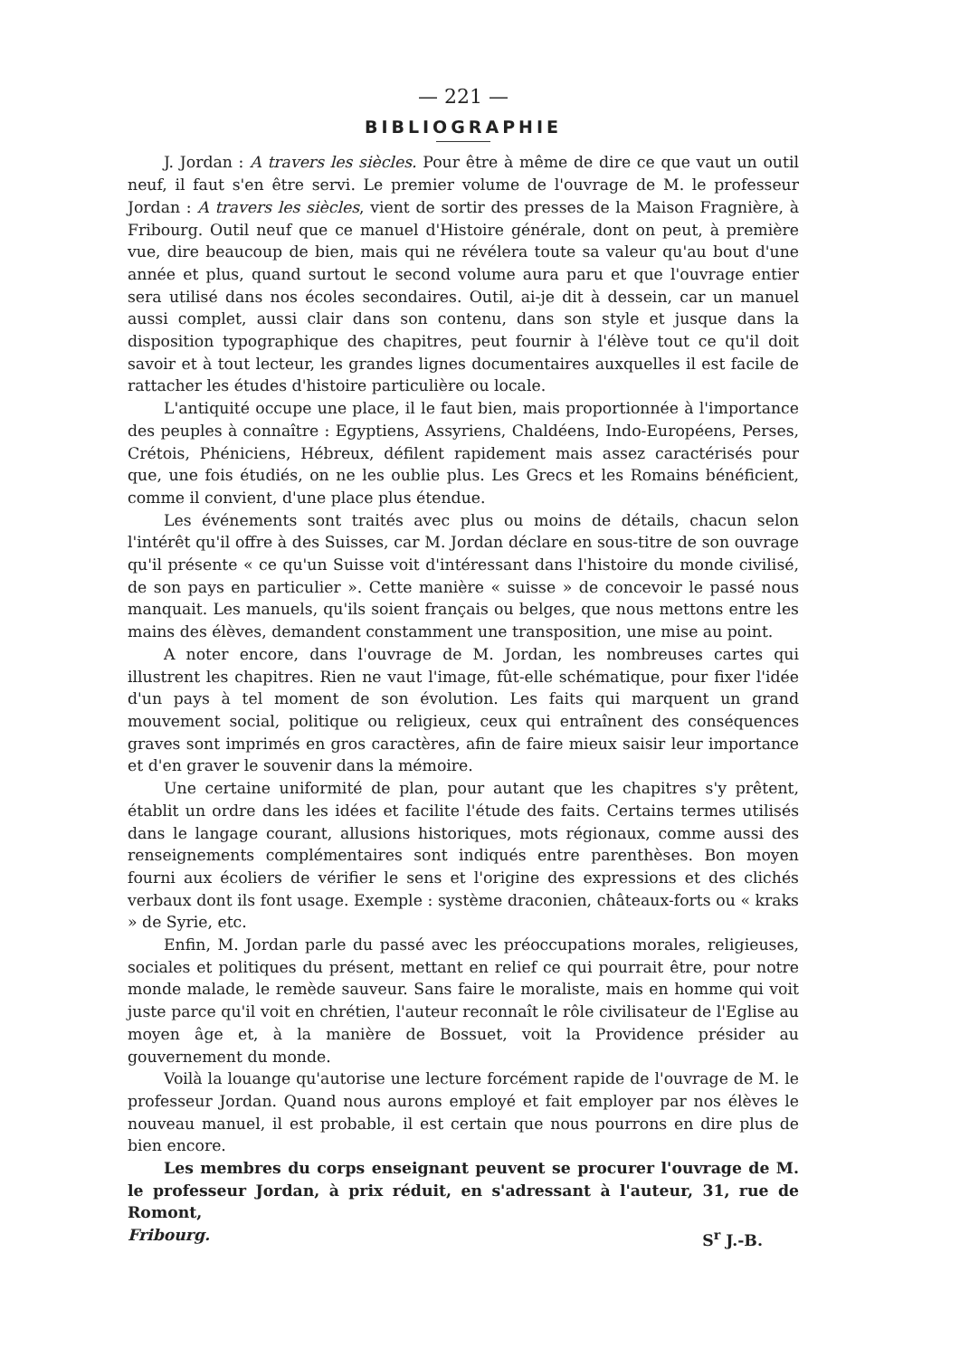— 221 —
BIBLIOGRAPHIE
J. Jordan : A travers les siècles. Pour être à même de dire ce que vaut un outil neuf, il faut s'en être servi. Le premier volume de l'ouvrage de M. le professeur Jordan : A travers les siècles, vient de sortir des presses de la Maison Fragnière, à Fribourg. Outil neuf que ce manuel d'Histoire générale, dont on peut, à première vue, dire beaucoup de bien, mais qui ne révélera toute sa valeur qu'au bout d'une année et plus, quand surtout le second volume aura paru et que l'ouvrage entier sera utilisé dans nos écoles secondaires. Outil, ai-je dit à dessein, car un manuel aussi complet, aussi clair dans son contenu, dans son style et jusque dans la disposition typographique des chapitres, peut fournir à l'élève tout ce qu'il doit savoir et à tout lecteur, les grandes lignes documentaires auxquelles il est facile de rattacher les études d'histoire particulière ou locale.
L'antiquité occupe une place, il le faut bien, mais proportionnée à l'importance des peuples à connaître : Egyptiens, Assyriens, Chaldéens, Indo-Européens, Perses, Crétois, Phéniciens, Hébreux, défilent rapidement mais assez caractérisés pour que, une fois étudiés, on ne les oublie plus. Les Grecs et les Romains bénéficient, comme il convient, d'une place plus étendue.
Les événements sont traités avec plus ou moins de détails, chacun selon l'intérêt qu'il offre à des Suisses, car M. Jordan déclare en sous-titre de son ouvrage qu'il présente « ce qu'un Suisse voit d'intéressant dans l'histoire du monde civilisé, de son pays en particulier ». Cette manière « suisse » de concevoir le passé nous manquait. Les manuels, qu'ils soient français ou belges, que nous mettons entre les mains des élèves, demandent constamment une transposition, une mise au point.
A noter encore, dans l'ouvrage de M. Jordan, les nombreuses cartes qui illustrent les chapitres. Rien ne vaut l'image, fût-elle schématique, pour fixer l'idée d'un pays à tel moment de son évolution. Les faits qui marquent un grand mouvement social, politique ou religieux, ceux qui entraînent des conséquences graves sont imprimés en gros caractères, afin de faire mieux saisir leur importance et d'en graver le souvenir dans la mémoire.
Une certaine uniformité de plan, pour autant que les chapitres s'y prêtent, établit un ordre dans les idées et facilite l'étude des faits. Certains termes utilisés dans le langage courant, allusions historiques, mots régionaux, comme aussi des renseignements complémentaires sont indiqués entre parenthèses. Bon moyen fourni aux écoliers de vérifier le sens et l'origine des expressions et des clichés verbaux dont ils font usage. Exemple : système draconien, châteaux-forts ou « kraks » de Syrie, etc.
Enfin, M. Jordan parle du passé avec les préoccupations morales, religieuses, sociales et politiques du présent, mettant en relief ce qui pourrait être, pour notre monde malade, le remède sauveur. Sans faire le moraliste, mais en homme qui voit juste parce qu'il voit en chrétien, l'auteur reconnaît le rôle civilisateur de l'Eglise au moyen âge et, à la manière de Bossuet, voit la Providence présider au gouvernement du monde.
Voilà la louange qu'autorise une lecture forcément rapide de l'ouvrage de M. le professeur Jordan. Quand nous aurons employé et fait employer par nos élèves le nouveau manuel, il est probable, il est certain que nous pourrons en dire plus de bien encore.
Les membres du corps enseignant peuvent se procurer l'ouvrage de M. le professeur Jordan, à prix réduit, en s'adressant à l'auteur, 31, rue de Romont,
Fribourg. S<sup>r</sup> J.-B.